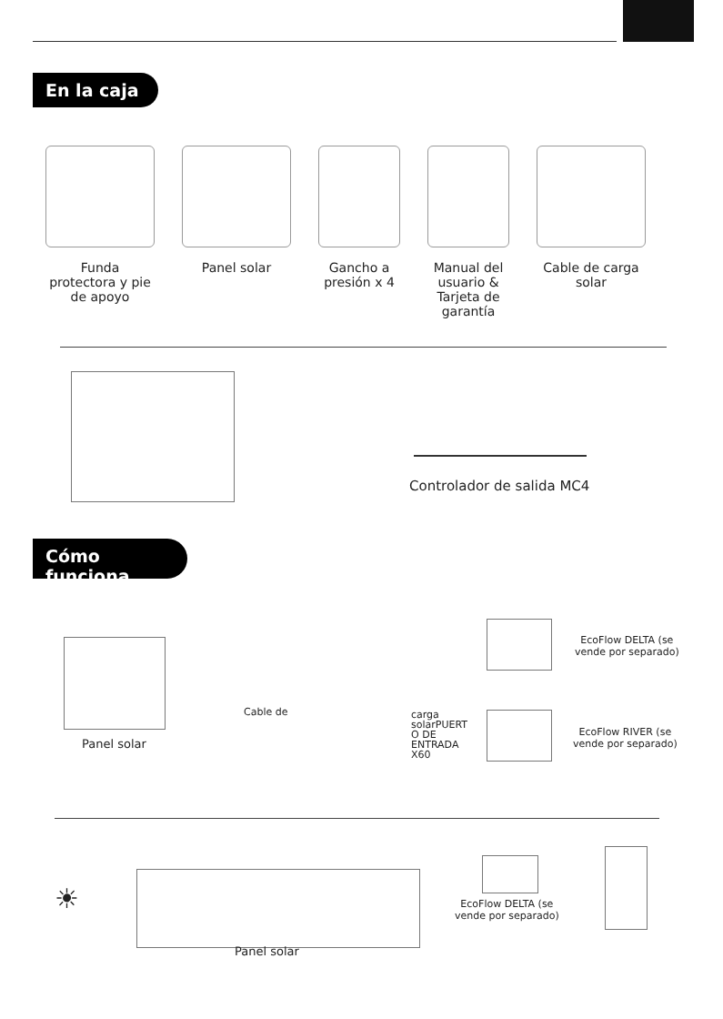En la caja
Funda protectora y pie de apoyo
Panel solar Gancho a presión x 4
Manual del usuario & Tarjeta de garantía
Cable de carga solar
Controlador de salida MC4
Cómo funciona
Panel solar
Cable de
carga
solarPUERT
O DE
ENTRADA
X60
EcoFlow DELTA (se
vende por separado)
EcoFlow RIVER (se
vende por separado)
☀
Panel solar
EcoFlow DELTA (se
vende por separado)